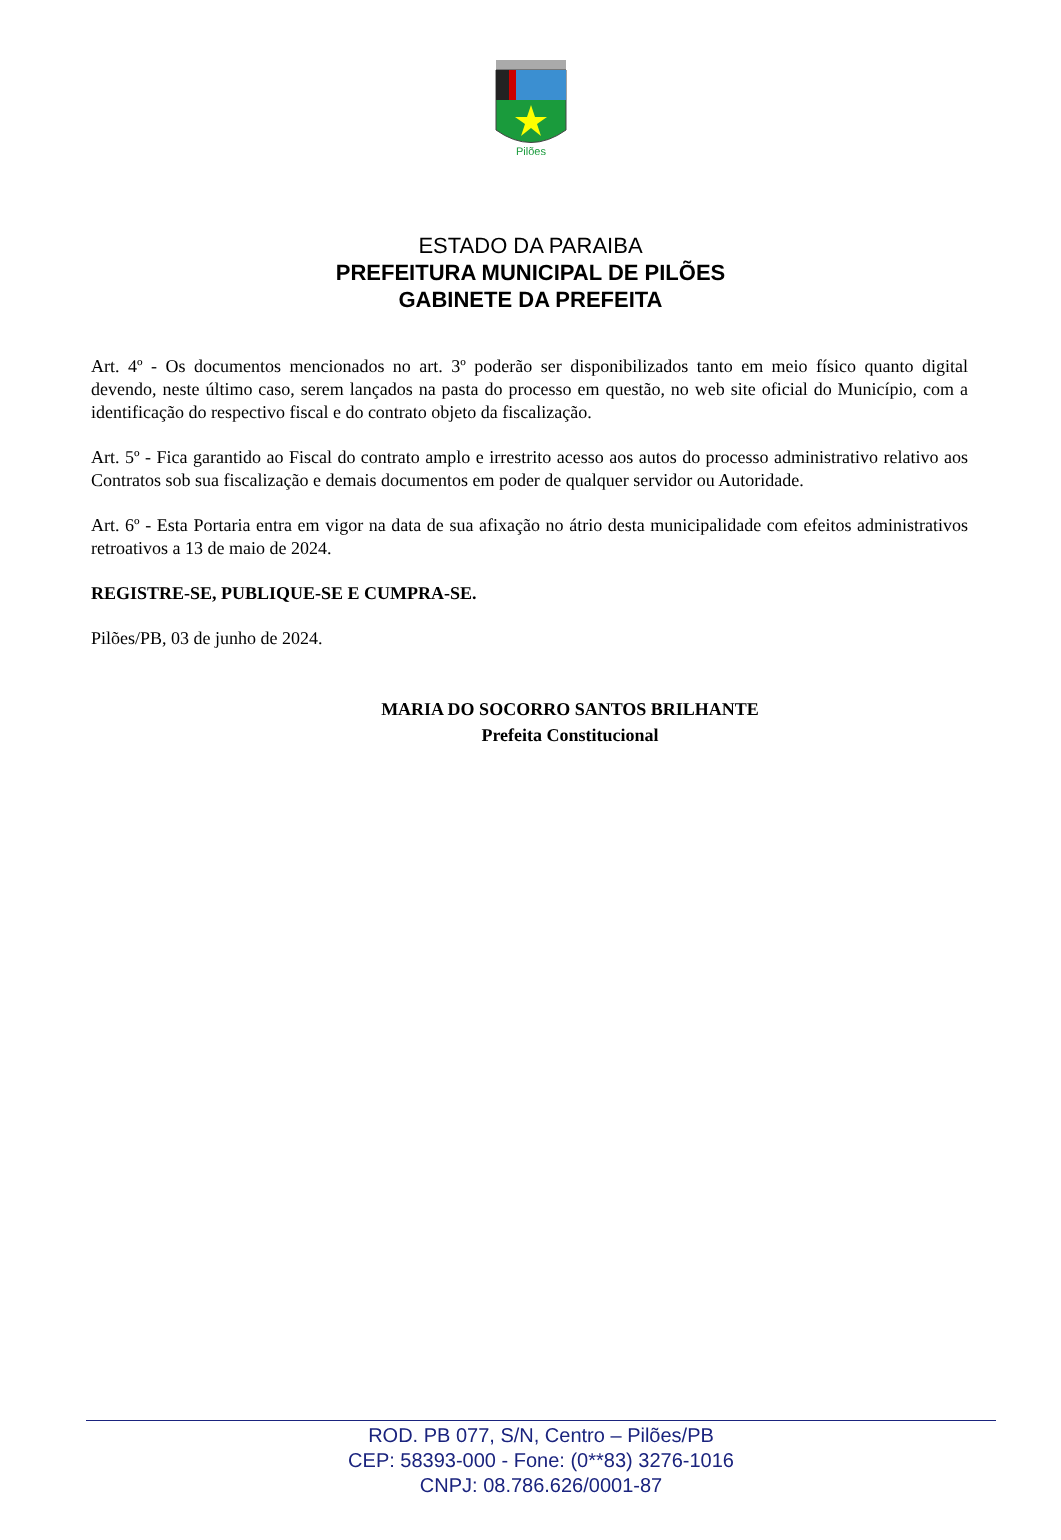Pilões
ESTADO DA PARAIBA
PREFEITURA MUNICIPAL DE PILÕES
GABINETE DA PREFEITA
Art. 4º - Os documentos mencionados no art. 3º poderão ser disponibilizados tanto em meio físico quanto digital devendo, neste último caso, serem lançados na pasta do processo em questão, no web site oficial do Município, com a identificação do respectivo fiscal e do contrato objeto da fiscalização.
Art. 5º - Fica garantido ao Fiscal do contrato amplo e irrestrito acesso aos autos do processo administrativo relativo aos Contratos sob sua fiscalização e demais documentos em poder de qualquer servidor ou Autoridade.
Art. 6º - Esta Portaria entra em vigor na data de sua afixação no átrio desta municipalidade com efeitos administrativos retroativos a 13 de maio de 2024.
REGISTRE-SE, PUBLIQUE-SE E CUMPRA-SE.
Pilões/PB, 03 de junho de 2024.
MARIA DO SOCORRO SANTOS BRILHANTE
Prefeita Constitucional
ROD. PB 077, S/N, Centro – Pilões/PB
CEP: 58393-000 - Fone: (0**83) 3276-1016
CNPJ: 08.786.626/0001-87